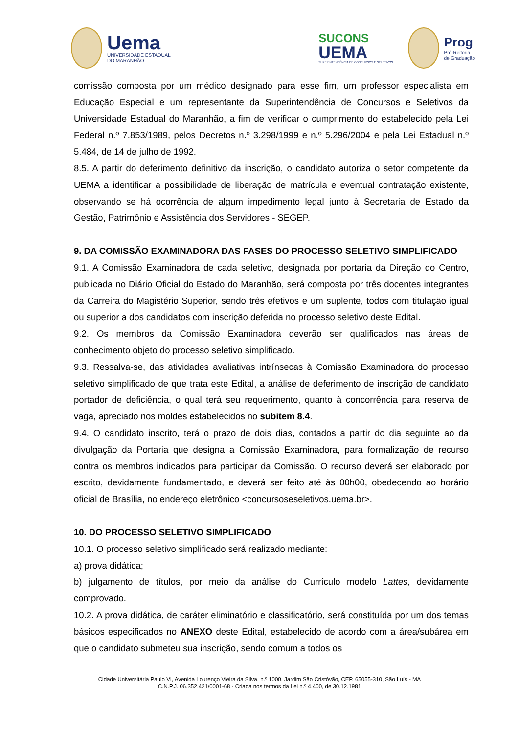Uema
UNIVERSIDADE ESTADUAL
DO MARANHÃO
SUCONS
UEMA
SUPERINTENDÊNCIA DE CONCURSOS E SELETIVOS
Prog
Pró-Reitoria
de Graduação
comissão composta por um médico designado para esse fim, um professor especialista em Educação Especial e um representante da Superintendência de Concursos e Seletivos da Universidade Estadual do Maranhão, a fim de verificar o cumprimento do estabelecido pela Lei Federal n.º 7.853/1989, pelos Decretos n.º 3.298/1999 e n.º 5.296/2004 e pela Lei Estadual n.º 5.484, de 14 de julho de 1992.
8.5. A partir do deferimento definitivo da inscrição, o candidato autoriza o setor competente da UEMA a identificar a possibilidade de liberação de matrícula e eventual contratação existente, observando se há ocorrência de algum impedimento legal junto à Secretaria de Estado da Gestão, Patrimônio e Assistência dos Servidores - SEGEP.
9. DA COMISSÃO EXAMINADORA DAS FASES DO PROCESSO SELETIVO SIMPLIFICADO
9.1. A Comissão Examinadora de cada seletivo, designada por portaria da Direção do Centro, publicada no Diário Oficial do Estado do Maranhão, será composta por três docentes integrantes da Carreira do Magistério Superior, sendo três efetivos e um suplente, todos com titulação igual ou superior a dos candidatos com inscrição deferida no processo seletivo deste Edital.
9.2. Os membros da Comissão Examinadora deverão ser qualificados nas áreas de conhecimento objeto do processo seletivo simplificado.
9.3. Ressalva-se, das atividades avaliativas intrínsecas à Comissão Examinadora do processo seletivo simplificado de que trata este Edital, a análise de deferimento de inscrição de candidato portador de deficiência, o qual terá seu requerimento, quanto à concorrência para reserva de vaga, apreciado nos moldes estabelecidos no subitem 8.4.
9.4. O candidato inscrito, terá o prazo de dois dias, contados a partir do dia seguinte ao da divulgação da Portaria que designa a Comissão Examinadora, para formalização de recurso contra os membros indicados para participar da Comissão. O recurso deverá ser elaborado por escrito, devidamente fundamentado, e deverá ser feito até às 00h00, obedecendo ao horário oficial de Brasília, no endereço eletrônico <concursoseseletivos.uema.br>.
10. DO PROCESSO SELETIVO SIMPLIFICADO
10.1. O processo seletivo simplificado será realizado mediante:
a) prova didática;
b) julgamento de títulos, por meio da análise do Currículo modelo Lattes, devidamente comprovado.
10.2. A prova didática, de caráter eliminatório e classificatório, será constituída por um dos temas básicos especificados no ANEXO deste Edital, estabelecido de acordo com a área/subárea em que o candidato submeteu sua inscrição, sendo comum a todos os
Cidade Universitária Paulo VI, Avenida Lourenço Vieira da Silva, n.º 1000, Jardim São Cristóvão, CEP. 65055-310, São Luís - MA
C.N.P.J. 06.352.421/0001-68 - Criada nos termos da Lei n.º 4.400, de 30.12.1981